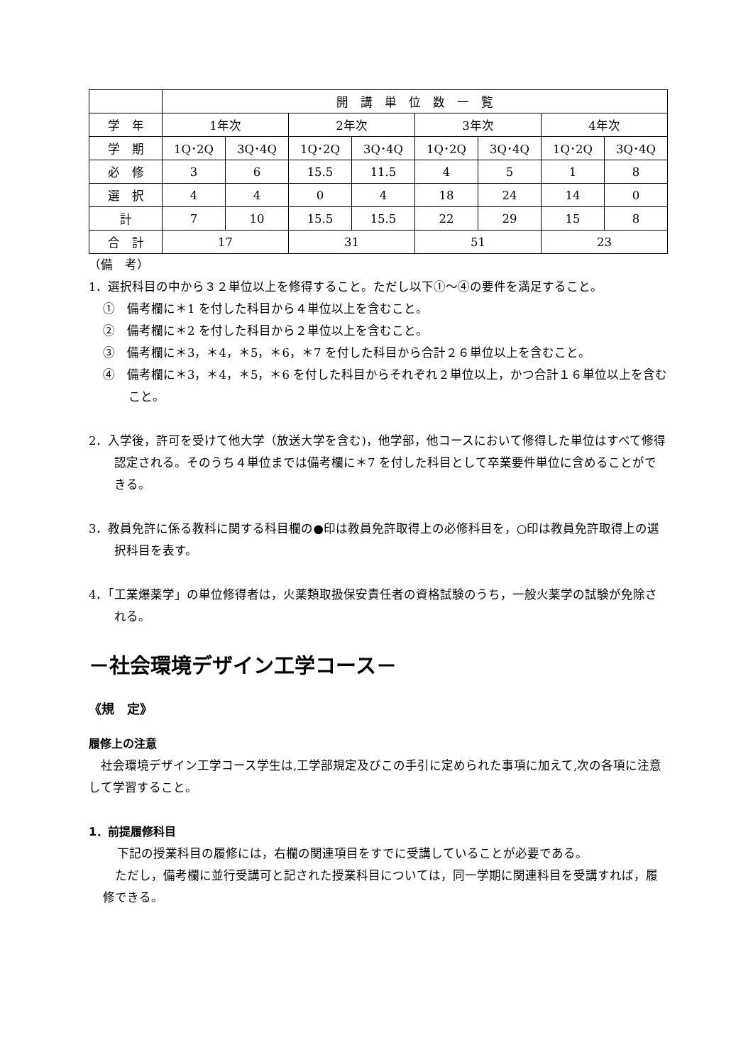| | 開 講 単 位 数 一 覧 | | | | | | | |
| 学 年 | 1年次 | | 2年次 | | 3年次 | | 4年次 | |
| 学 期 | 1Q･2Q | 3Q･4Q | 1Q･2Q | 3Q･4Q | 1Q･2Q | 3Q･4Q | 1Q･2Q | 3Q･4Q |
| 必 修 | 3 | 6 | 15.5 | 11.5 | 4 | 5 | 1 | 8 |
| 選 択 | 4 | 4 | 0 | 4 | 18 | 24 | 14 | 0 |
| 計 | 7 | 10 | 15.5 | 15.5 | 22 | 29 | 15 | 8 |
| 合 計 | 17 | | 31 | | 51 | | 23 | |
（備　考）
1．選択科目の中から３２単位以上を修得すること。ただし以下①～④の要件を満足すること。
①　備考欄に＊1 を付した科目から４単位以上を含むこと。
②　備考欄に＊2 を付した科目から２単位以上を含むこと。
③　備考欄に＊3，＊4，＊5，＊6，＊7 を付した科目から合計２６単位以上を含むこと。
④　備考欄に＊3，＊4，＊5，＊6 を付した科目からそれぞれ２単位以上，かつ合計１６単位以上を含むこと。
2．入学後，許可を受けて他大学（放送大学を含む)，他学部，他コースにおいて修得した単位はすべて修得認定される。そのうち４単位までは備考欄に＊7 を付した科目として卒業要件単位に含めることができる。
3．教員免許に係る教科に関する科目欄の●印は教員免許取得上の必修科目を，○印は教員免許取得上の選択科目を表す。
4．「工業爆薬学」の単位修得者は，火薬類取扱保安責任者の資格試験のうち，一般火薬学の試験が免除される。
－社会環境デザイン工学コース－
《規　定》
履修上の注意
　社会環境デザイン工学コース学生は,工学部規定及びこの手引に定められた事項に加えて,次の各項に注意して学習すること。
1．前提履修科目
下記の授業科目の履修には，右欄の関連項目をすでに受講していることが必要である。
　ただし，備考欄に並行受講可と記された授業科目については，同一学期に関連科目を受講すれば，履修できる。